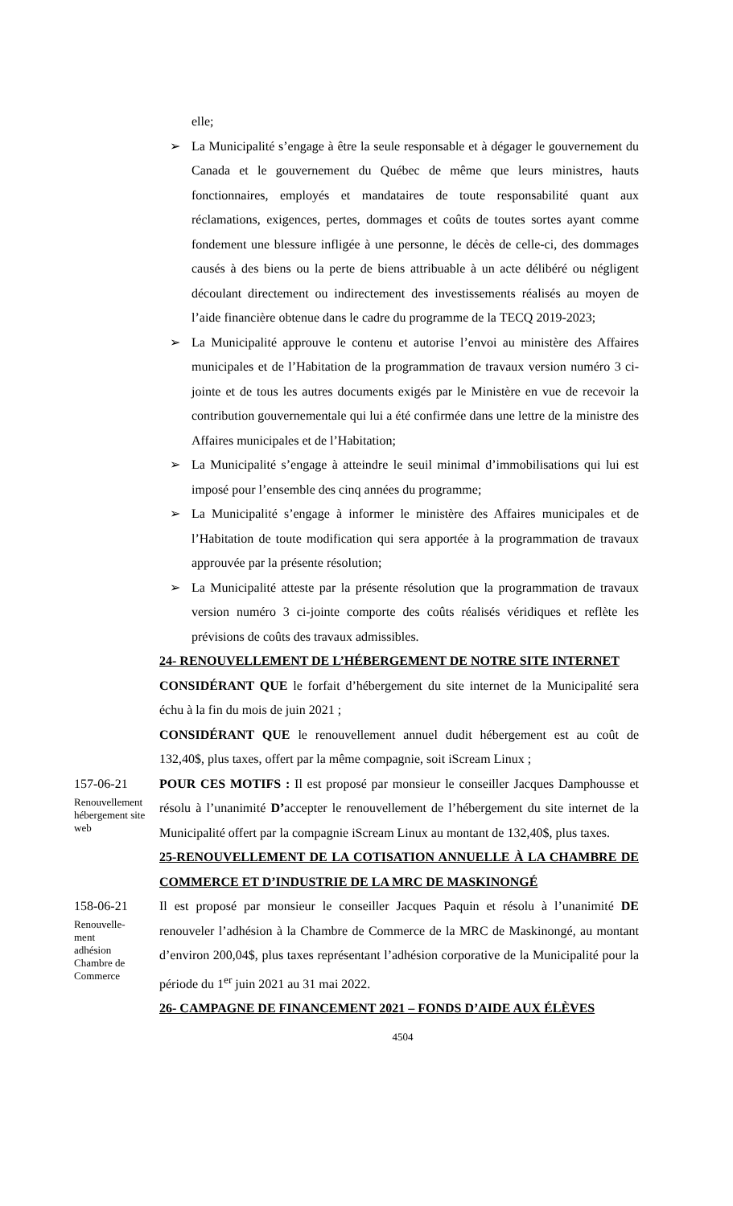elle;
➢ La Municipalité s’engage à être la seule responsable et à dégager le gouvernement du Canada et le gouvernement du Québec de même que leurs ministres, hauts fonctionnaires, employés et mandataires de toute responsabilité quant aux réclamations, exigences, pertes, dommages et coûts de toutes sortes ayant comme fondement une blessure infligée à une personne, le décès de celle-ci, des dommages causés à des biens ou la perte de biens attribuable à un acte délibéré ou négligent découlant directement ou indirectement des investissements réalisés au moyen de l’aide financière obtenue dans le cadre du programme de la TECQ 2019-2023;
➢ La Municipalité approuve le contenu et autorise l’envoi au ministère des Affaires municipales et de l’Habitation de la programmation de travaux version numéro 3 ci-jointe et de tous les autres documents exigés par le Ministère en vue de recevoir la contribution gouvernementale qui lui a été confirmée dans une lettre de la ministre des Affaires municipales et de l’Habitation;
➢ La Municipalité s’engage à atteindre le seuil minimal d’immobilisations qui lui est imposé pour l’ensemble des cinq années du programme;
➢ La Municipalité s’engage à informer le ministère des Affaires municipales et de l’Habitation de toute modification qui sera apportée à la programmation de travaux approuvée par la présente résolution;
➢ La Municipalité atteste par la présente résolution que la programmation de travaux version numéro 3 ci-jointe comporte des coûts réalisés véridiques et reflète les prévisions de coûts des travaux admissibles.
24- RENOUVELLEMENT DE L’HÉBERGEMENT DE NOTRE SITE INTERNET
CONSIDÉRANT QUE le forfait d’hébergement du site internet de la Municipalité sera échu à la fin du mois de juin 2021 ;
CONSIDÉRANT QUE le renouvellement annuel dudit hébergement est au coût de 132,40$, plus taxes, offert par la même compagnie, soit iScream Linux ;
157-06-21
Renouvellement hébergement site web
POUR CES MOTIFS : Il est proposé par monsieur le conseiller Jacques Damphousse et résolu à l’unanimité D’accepter le renouvellement de l’hébergement du site internet de la Municipalité offert par la compagnie iScream Linux au montant de 132,40$, plus taxes.
25-RENOUVELLEMENT DE LA COTISATION ANNUELLE À LA CHAMBRE DE COMMERCE ET D’INDUSTRIE DE LA MRC DE MASKINONGÉ
158-06-21
Renouvelle-
ment
adhésion
Chambre de
Commerce
Il est proposé par monsieur le conseiller Jacques Paquin et résolu à l’unanimité DE renouveler l’adhésion à la Chambre de Commerce de la MRC de Maskinongé, au montant d’environ 200,04$, plus taxes représentant l’adhésion corporative de la Municipalité pour la période du 1<sup>er</sup> juin 2021 au 31 mai 2022.
26- CAMPAGNE DE FINANCEMENT 2021 – FONDS D’AIDE AUX ÉLÈVES
4504